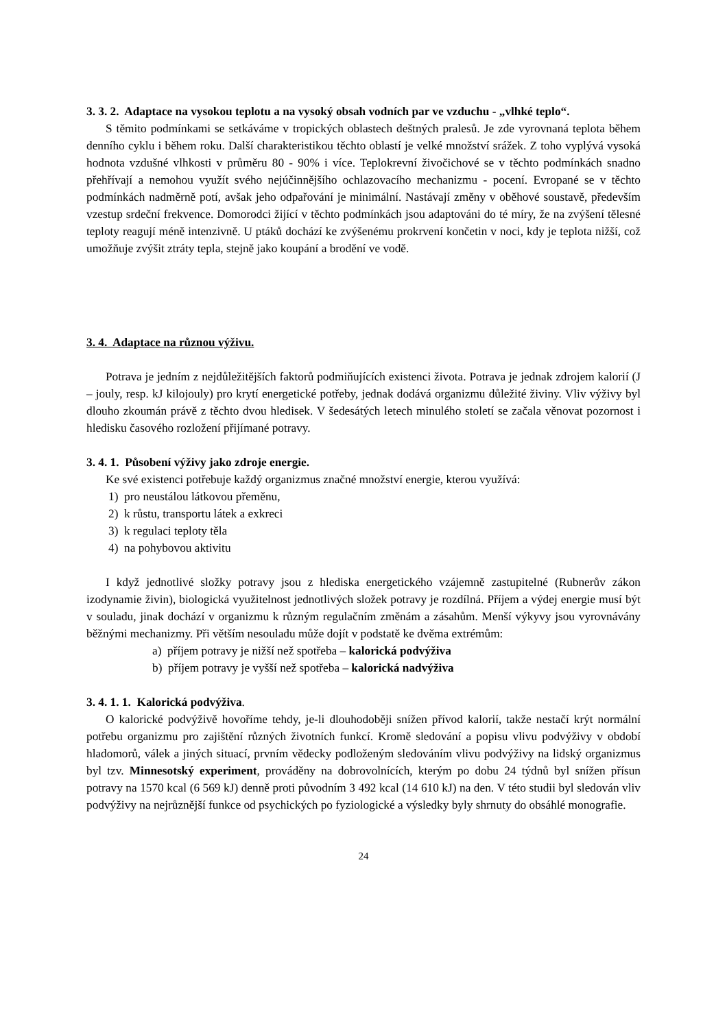3. 3. 2. Adaptace na vysokou teplotu a na vysoký obsah vodních par ve vzduchu - „vlhké teplo“.
S těmito podmínkami se setkáváme v tropických oblastech deštných pralesů. Je zde vyrovnaná teplota během denního cyklu i během roku. Další charakteristikou těchto oblastí je velké množství srážek. Z toho vyplývá vysoká hodnota vzdušné vlhkosti v průměru 80 - 90% i více. Teplokrevní živočichové se v těchto podmínkách snadno přehřívají a nemohou využít svého nejúčinnějšího ochlazovacího mechanizmu - pocení. Evropané se v těchto podmínkách nadměrně potí, avšak jeho odpařování je minimální. Nastávají změny v oběhové soustavě, především vzestup srdeční frekvence. Domorodci žijící v těchto podmínkách jsou adaptováni do té míry, že na zvýšení tělesné teploty reagují méně intenzivně. U ptáků dochází ke zvýšenému prokrvení končetin v noci, kdy je teplota nižší, což umožňuje zvýšit ztráty tepla, stejně jako koupání a brodění ve vodě.
3. 4. Adaptace na různou výživu.
Potrava je jedním z nejdůležitějších faktorů podmiňujících existenci života. Potrava je jednak zdrojem kalorií (J – jouly, resp. kJ kilojouly) pro krytí energetické potřeby, jednak dodává organizmu důležité živiny. Vliv výživy byl dlouho zkoumán právě z těchto dvou hledisek. V šedesátých letech minulého století se začala věnovat pozornost i hledisku časového rozložení přijímané potravy.
3. 4. 1. Působení výživy jako zdroje energie.
Ke své existenci potřebuje každý organizmus značné množství energie, kterou využívá:
1) pro neustálou látkovou přeměnu,
2) k růstu, transportu látek a exkreci
3) k regulaci teploty těla
4) na pohybovou aktivitu
I když jednotlivé složky potravy jsou z hlediska energetického vzájemně zastupitelné (Rubnerův zákon izodynamie živin), biologická využitelnost jednotlivých složek potravy je rozdílná. Příjem a výdej energie musí být v souladu, jinak dochází v organizmu k různým regulačním změnám a zásahům. Menší výkyvy jsou vyrovnávány běžnými mechanizmy. Při větším nesouladu může dojít v podstatě ke dvěma extrémům:
a) příjem potravy je nižší než spotřeba – kalorická podvýživa
b) příjem potravy je vyšší než spotřeba – kalorická nadvýživa
3. 4. 1. 1. Kalorická podvýživa.
O kalorické podvýživě hovoříme tehdy, je-li dlouhodoběji snížen přívod kalorií, takže nestačí krýt normální potřebu organizmu pro zajištění různých životních funkcí. Kromě sledování a popisu vlivu podvýživy v období hladomorů, válek a jiných situací, prvním vědecky podloženým sledováním vlivu podvýživy na lidský organizmus byl tzv. Minnesotský experiment, prováděny na dobrovolnících, kterým po dobu 24 týdnů byl snížen přísun potravy na 1570 kcal (6 569 kJ) denně proti původním 3 492 kcal (14 610 kJ) na den. V této studii byl sledován vliv podvýživy na nejrůznější funkce od psychických po fyziologické a výsledky byly shrnuty do obsáhlé monografie.
24